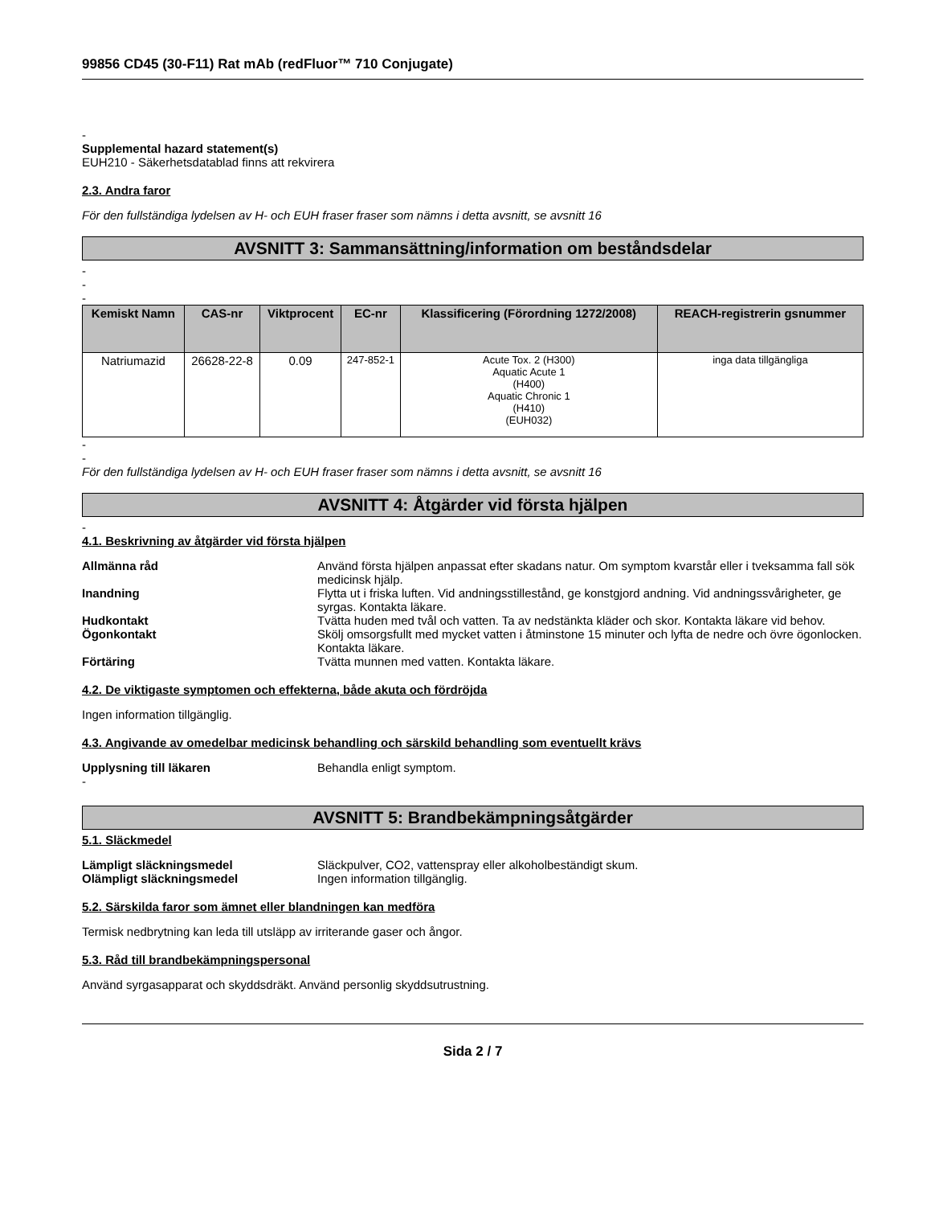99856 CD45 (30-F11) Rat mAb (redFluor™ 710 Conjugate)
-
Supplemental hazard statement(s)
EUH210 - Säkerhetsdatablad finns att rekvirera
2.3. Andra faror
För den fullständiga lydelsen av H- och EUH fraser fraser som nämns i detta avsnitt, se avsnitt 16
AVSNITT 3: Sammansättning/information om beståndsdelar
-
-
-
| Kemiskt Namn | CAS-nr | Viktprocent | EC-nr | Klassificering (Förordning 1272/2008) | REACH-registrerin gsnummer |
| --- | --- | --- | --- | --- | --- |
| Natriumazid | 26628-22-8 | 0.09 | 247-852-1 | Acute Tox. 2 (H300) Aquatic Acute 1 (H400) Aquatic Chronic 1 (H410) (EUH032) | inga data tillgängliga |
-
-
För den fullständiga lydelsen av H- och EUH fraser fraser som nämns i detta avsnitt, se avsnitt 16
AVSNITT 4: Åtgärder vid första hjälpen
-
4.1. Beskrivning av åtgärder vid första hjälpen
| Allmänna råd | Använd första hjälpen anpassat efter skadans natur. Om symptom kvarstår eller i tveksamma fall sök medicinsk hjälp. |
| Inandning | Flytta ut i friska luften. Vid andningsstillestånd, ge konstgjord andning. Vid andningssvårigheter, ge syrgas. Kontakta läkare. |
| Hudkontakt | Tvätta huden med tvål och vatten. Ta av nedstänkta kläder och skor. Kontakta läkare vid behov. |
| Ögonkontakt | Skölj omsorgsfullt med mycket vatten i åtminstone 15 minuter och lyfta de nedre och övre ögonlocken. Kontakta läkare. |
| Förtäring | Tvätta munnen med vatten. Kontakta läkare. |
4.2. De viktigaste symptomen och effekterna, både akuta och fördröjda
Ingen information tillgänglig.
4.3. Angivande av omedelbar medicinsk behandling och särskild behandling som eventuellt krävs
| Upplysning till läkaren | Behandla enligt symptom. |
-
AVSNITT 5: Brandbekämpningsåtgärder
5.1. Släckmedel
| Lämpligt släckningsmedel | Släckpulver, CO2, vattenspray eller alkoholbeständigt skum. |
| Olämpligt släckningsmedel | Ingen information tillgänglig. |
5.2. Särskilda faror som ämnet eller blandningen kan medföra
Termisk nedbrytning kan leda till utsläpp av irriterande gaser och ångor.
5.3. Råd till brandbekämpningspersonal
Använd syrgasapparat och skyddsdräkt. Använd personlig skyddsutrustning.
Sida 2 / 7